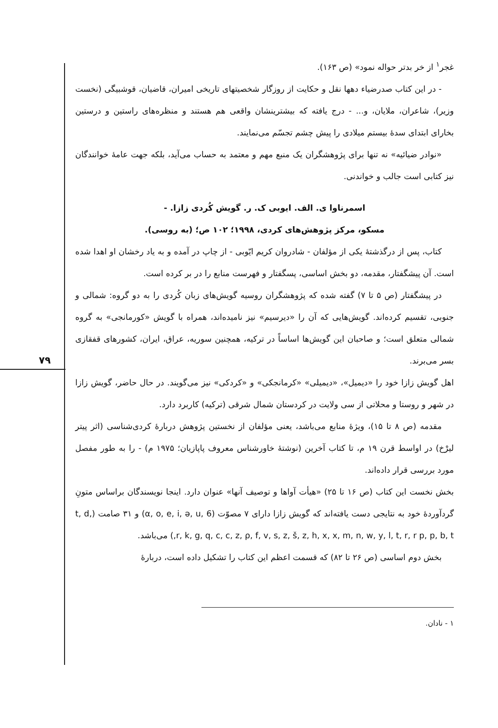۷۹
غجر<sup>۱</sup> از خر بدتر حواله نمود» (ص ۱۶۳).
- در این کتاب صدرضیاء دهها نقل و حکایت از روزگار شخصیتهای تاریخی امیران، قاضیان، قوشبیگی (نخست وزیر)، شاعران، ملایان، و... - درج یافته که بیشترینشان واقعی هم هستند و منظره‌های راستین و درستین بخارای ابتدای سدهٔ بیستم میلادی را پیش چشم تجسّم می‌نمایند.
«نوادر ضیائیه» نه تنها برای پژوهشگران یک منبع مهم و معتمد به حساب می‌آید، بلکه جهت عامهٔ خوانندگان نیز کتابی است جالب و خواندنی.
اسمرناوا ی. الف. ایوبی ک. ر. گویش کُردی زازا. -
مسکو، مرکز پژوهش‌های کردی، ۱۹۹۸؛ ۱۰۲ ص؛ (به روسی).
کتاب، پس از درگذشتهٔ یکی از مؤلفان - شادروان کریم ایّوبی - از چاپ در آمده و به یاد رخشان او اهدا شده است. آن پیشگفتار، مقدمه، دو بخش اساسی، پسگفتار و فهرست منابع را در بر کرده است.
در پیشگفتار (ص ۵ تا ۷) گفته شده که پژوهشگران روسیه گویش‌های زبان کُردی را به دو گروه: شمالی و جنوبی، تقسیم کرده‌اند. گویش‌هایی که آن را «دیرسیم» نیز نامیده‌اند، همراه با گویش «کورمانجی» به گروه شمالی متعلق است؛ و صاحبان این گویش‌ها اساساً در ترکیه، همچنین سوریه، عراق، ایران، کشورهای قفقازی بسر می‌برند.
اهل گویش زازا خود را «دیمیل»، «دیمیلی» «کرمانجکی» و «کردکی» نیز می‌گویند. در حال حاضر، گویش زازا در شهر و روستا و محلاتی از سی ولایت در کردستان شمال شرقی (ترکیه) کاربرد دارد.
مقدمه (ص ۸ تا ۱۵)، ویژهٔ منابع می‌باشد، یعنی مؤلفان از نخستین پژوهش دربارهٔ کردی‌شناسی (اثر پیتر لیرْخ) در اواسط قرن ۱۹ م، تا کتاب آخرین (نوشتهٔ خاورشناس معروف پاپازیان؛ ۱۹۷۵ م) - را به طور مفصل مورد بررسی قرار داده‌اند.
بخش نخست این کتاب (ص ۱۶ تا ۲۵) «هیأت آواها و توصیف آنها» عنوان دارد. اینجا نویسندگان براساس متونِ گردآوردهٔ خود به نتایجی دست یافته‌اند که گویش زازا دارای ۷ مصوّت (α, o, e, i, ə, u, 6) و ۳۱ صامت (t, d, r, k, g, q, c, c, z, ρ, f, v, s, z, š, z, h, x, x, m, n, w, y, l, t, r, r p, p, b, t,) می‌باشد.
بخش دوم اساسی (ص ۲۶ تا ۸۲) که قسمت اعظم این کتاب را تشکیل داده است، دربارهٔ
۱ - نادان.